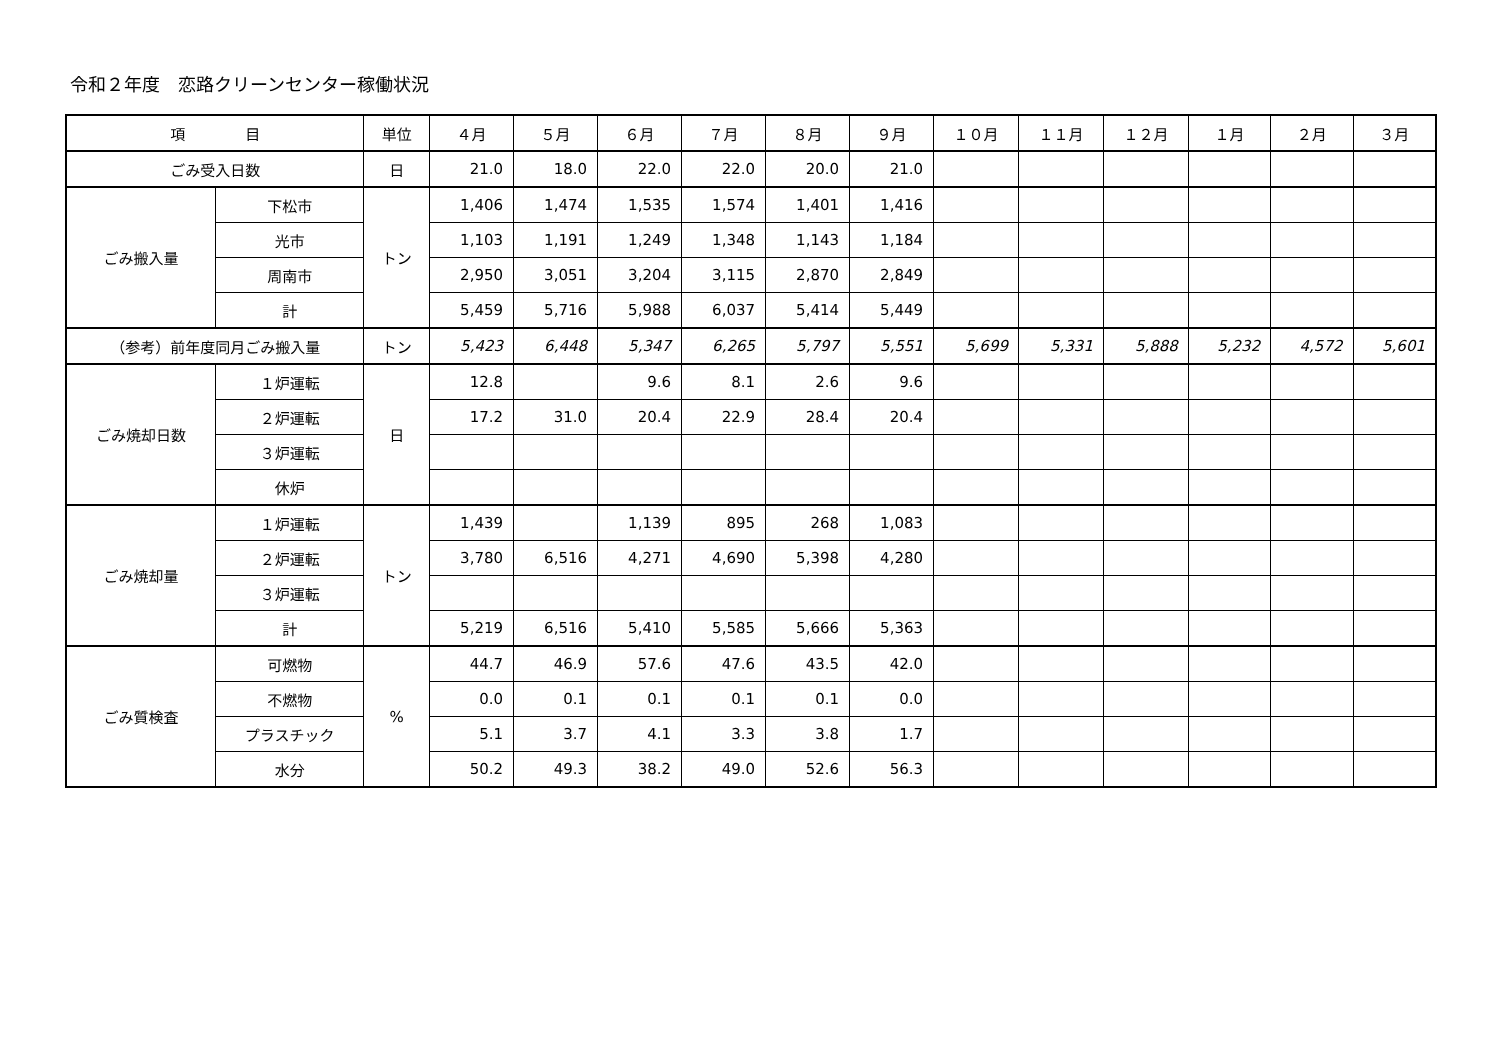令和２年度　恋路クリーンセンター稼働状況
| 項 目 | | 単位 | ４月 | ５月 | ６月 | ７月 | ８月 | ９月 | １０月 | １１月 | １２月 | １月 | ２月 | ３月 |
| --- | --- | --- | --- | --- | --- | --- | --- | --- | --- | --- | --- | --- | --- | --- |
| ごみ受入日数 | | 日 | 21.0 | 18.0 | 22.0 | 22.0 | 20.0 | 21.0 | | | | | | |
| ごみ搬入量 | 下松市 | トン | 1,406 | 1,474 | 1,535 | 1,574 | 1,401 | 1,416 | | | | | | |
| | 光市 | | 1,103 | 1,191 | 1,249 | 1,348 | 1,143 | 1,184 | | | | | | |
| | 周南市 | | 2,950 | 3,051 | 3,204 | 3,115 | 2,870 | 2,849 | | | | | | |
| | 計 | | 5,459 | 5,716 | 5,988 | 6,037 | 5,414 | 5,449 | | | | | | |
| （参考）前年度同月ごみ搬入量 | | トン | 5,423 | 6,448 | 5,347 | 6,265 | 5,797 | 5,551 | 5,699 | 5,331 | 5,888 | 5,232 | 4,572 | 5,601 |
| ごみ焼却日数 | １炉運転 | 日 | 12.8 | | 9.6 | 8.1 | 2.6 | 9.6 | | | | | | |
| | ２炉運転 | | 17.2 | 31.0 | 20.4 | 22.9 | 28.4 | 20.4 | | | | | | |
| | ３炉運転 | | | | | | | | | | | | | |
| | 休炉 | | | | | | | | | | | | | |
| ごみ焼却量 | １炉運転 | トン | 1,439 | | 1,139 | 895 | 268 | 1,083 | | | | | | |
| | ２炉運転 | | 3,780 | 6,516 | 4,271 | 4,690 | 5,398 | 4,280 | | | | | | |
| | ３炉運転 | | | | | | | | | | | | | |
| | 計 | | 5,219 | 6,516 | 5,410 | 5,585 | 5,666 | 5,363 | | | | | | |
| ごみ質検査 | 可燃物 | % | 44.7 | 46.9 | 57.6 | 47.6 | 43.5 | 42.0 | | | | | | |
| | 不燃物 | | 0.0 | 0.1 | 0.1 | 0.1 | 0.1 | 0.0 | | | | | | |
| | プラスチック | | 5.1 | 3.7 | 4.1 | 3.3 | 3.8 | 1.7 | | | | | | |
| | 水分 | | 50.2 | 49.3 | 38.2 | 49.0 | 52.6 | 56.3 | | | | | | |